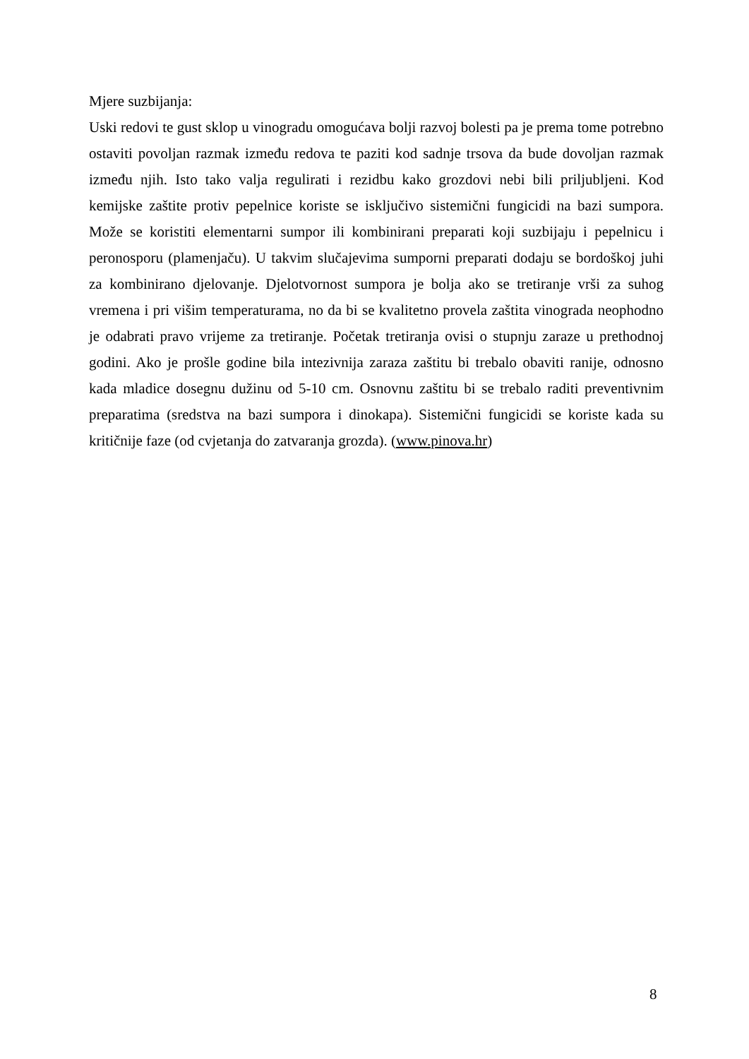Mjere suzbijanja:
Uski redovi te gust sklop u vinogradu omogućava bolji razvoj bolesti pa je prema tome potrebno ostaviti povoljan razmak između redova te paziti kod sadnje trsova da bude dovoljan razmak između njih. Isto tako valja regulirati i rezidbu kako grozdovi nebi bili priljubljeni. Kod kemijske zaštite protiv pepelnice koriste se isključivo sistemični fungicidi na bazi sumpora. Može se koristiti elementarni sumpor ili kombinirani preparati koji suzbijaju i pepelnicu i peronosporu (plamenjaču). U takvim slučajevima sumporni preparati dodaju se bordoškoj juhi za kombinirano djelovanje. Djelotvornost sumpora je bolja ako se tretiranje vrši za suhog vremena i pri višim temperaturama, no da bi se kvalitetno provela zaštita vinograda neophodno je odabrati pravo vrijeme za tretiranje. Početak tretiranja ovisi o stupnju zaraze u prethodnoj godini. Ako je prošle godine bila intezivnija zaraza zaštitu bi trebalo obaviti ranije, odnosno kada mladice dosegnu dužinu od 5-10 cm. Osnovnu zaštitu bi se trebalo raditi preventivnim preparatima (sredstva na bazi sumpora i dinokapa). Sistemični fungicidi se koriste kada su kritičnije faze (od cvjetanja do zatvaranja grozda). (www.pinova.hr)
8